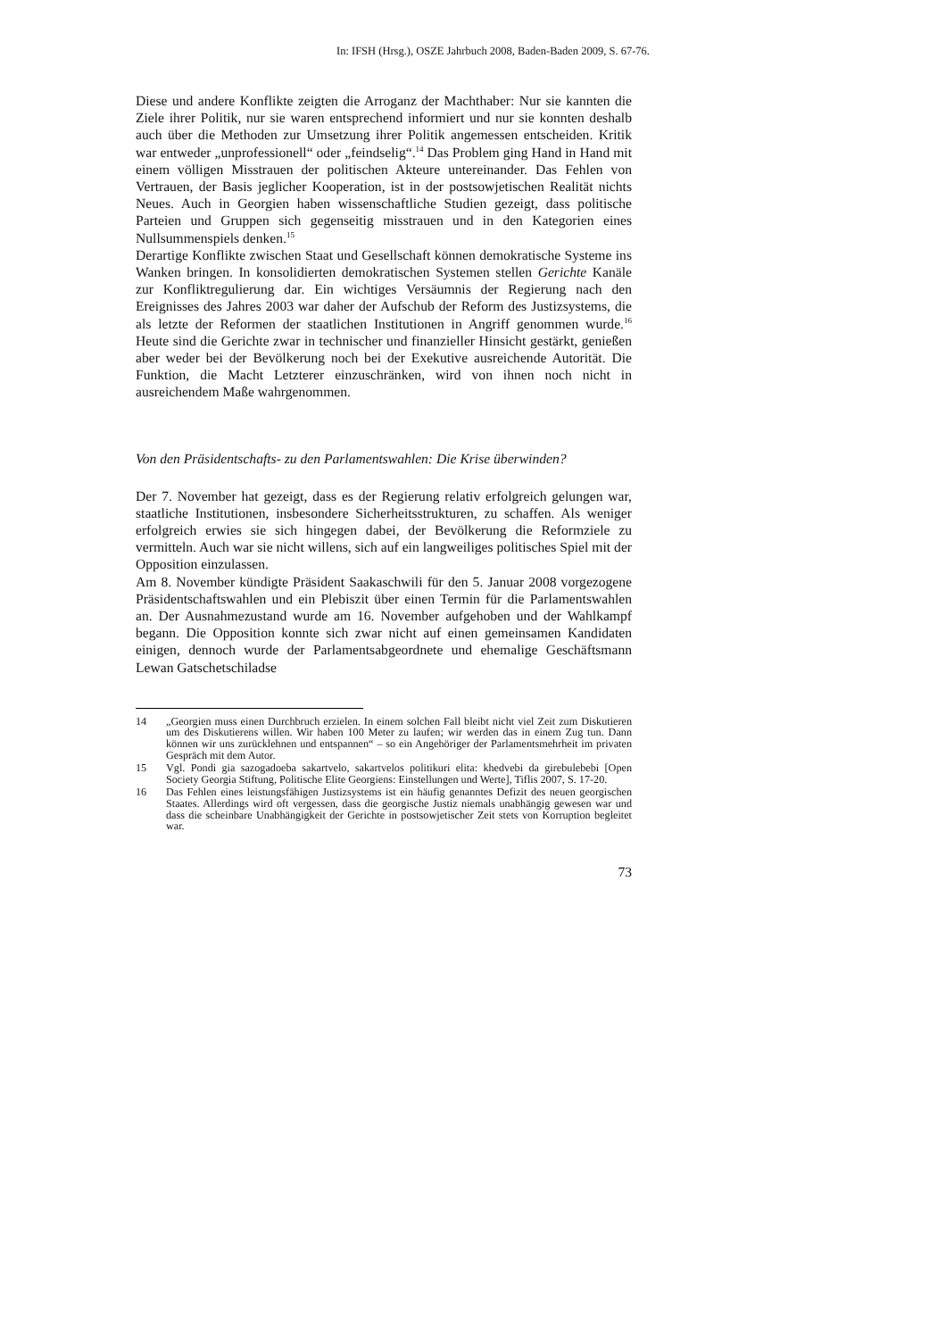In: IFSH (Hrsg.), OSZE Jahrbuch 2008, Baden-Baden 2009, S. 67-76.
Diese und andere Konflikte zeigten die Arroganz der Machthaber: Nur sie kannten die Ziele ihrer Politik, nur sie waren entsprechend informiert und nur sie konnten deshalb auch über die Methoden zur Umsetzung ihrer Politik angemessen entscheiden. Kritik war entweder „unprofessionell“ oder „feindselig“.<sup>14</sup> Das Problem ging Hand in Hand mit einem völligen Misstrauen der politischen Akteure untereinander. Das Fehlen von Vertrauen, der Basis jeglicher Kooperation, ist in der postsowjetischen Realität nichts Neues. Auch in Georgien haben wissenschaftliche Studien gezeigt, dass politische Parteien und Gruppen sich gegenseitig misstrauen und in den Kategorien eines Nullsummenspiels denken.<sup>15</sup>
Derartige Konflikte zwischen Staat und Gesellschaft können demokratische Systeme ins Wanken bringen. In konsolidierten demokratischen Systemen stellen Gerichte Kanäle zur Konfliktregulierung dar. Ein wichtiges Versäumnis der Regierung nach den Ereignisses des Jahres 2003 war daher der Aufschub der Reform des Justizsystems, die als letzte der Reformen der staatlichen Institutionen in Angriff genommen wurde.<sup>16</sup> Heute sind die Gerichte zwar in technischer und finanzieller Hinsicht gestärkt, genießen aber weder bei der Bevölkerung noch bei der Exekutive ausreichende Autorität. Die Funktion, die Macht Letzterer einzuschränken, wird von ihnen noch nicht in ausreichendem Maße wahrgenommen.
Von den Präsidentschafts- zu den Parlamentswahlen: Die Krise überwinden?
Der 7. November hat gezeigt, dass es der Regierung relativ erfolgreich gelungen war, staatliche Institutionen, insbesondere Sicherheitsstrukturen, zu schaffen. Als weniger erfolgreich erwies sie sich hingegen dabei, der Bevölkerung die Reformziele zu vermitteln. Auch war sie nicht willens, sich auf ein langweiliges politisches Spiel mit der Opposition einzulassen.
Am 8. November kündigte Präsident Saakaschwili für den 5. Januar 2008 vorgezogene Präsidentschaftswahlen und ein Plebiszit über einen Termin für die Parlamentswahlen an. Der Ausnahmezustand wurde am 16. November aufgehoben und der Wahlkampf begann. Die Opposition konnte sich zwar nicht auf einen gemeinsamen Kandidaten einigen, dennoch wurde der Parlamentsabgeordnete und ehemalige Geschäftsmann Lewan Gatschetschiladse
14 „Georgien muss einen Durchbruch erzielen. In einem solchen Fall bleibt nicht viel Zeit zum Diskutieren um des Diskutierens willen. Wir haben 100 Meter zu laufen; wir werden das in einem Zug tun. Dann können wir uns zurücklehnen und entspannen“ – so ein Angehöriger der Parlamentsmehrheit im privaten Gespräch mit dem Autor.
15 Vgl. Pondi gia sazogadoeba sakartvelo, sakartvelos politikuri elita: khedvebi da girebulebebi [Open Society Georgia Stiftung, Politische Elite Georgiens: Einstellungen und Werte], Tiflis 2007, S. 17-20.
16 Das Fehlen eines leistungsfähigen Justizsystems ist ein häufig genanntes Defizit des neuen georgischen Staates. Allerdings wird oft vergessen, dass die georgische Justiz niemals unabhängig gewesen war und dass die scheinbare Unabhängigkeit der Gerichte in postsowjetischer Zeit stets von Korruption begleitet war.
73